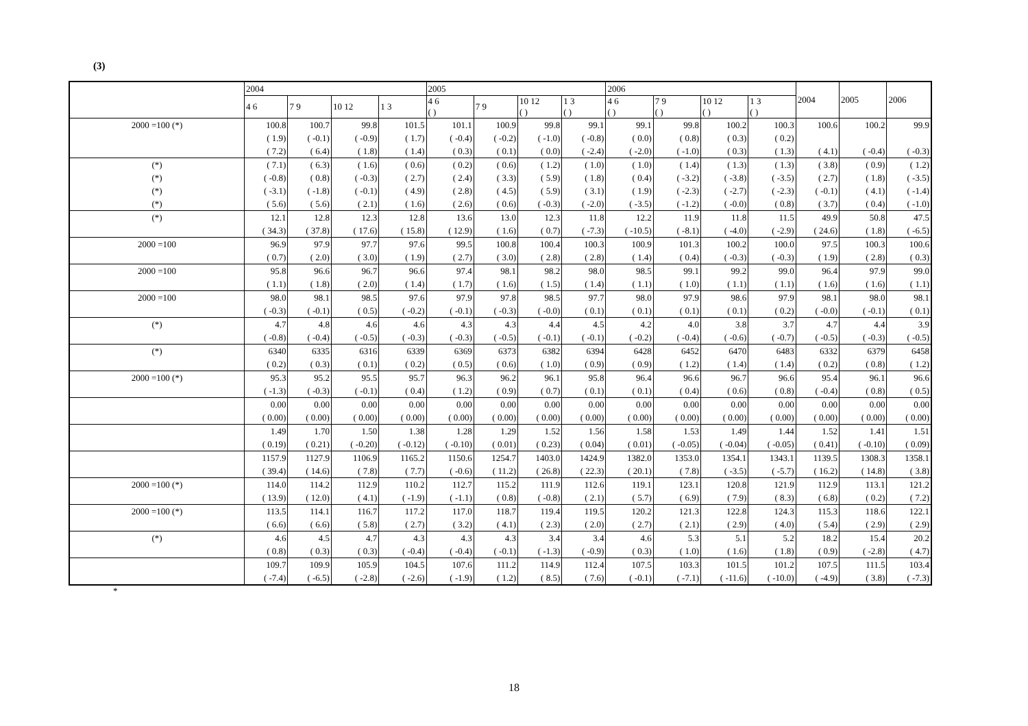(3)
| | 2004 | | | | 2005 | | | | 2006 | | | | 2004 | 2005 | 2006 |
| --- | --- | --- | --- | --- | --- | --- | --- | --- | --- | --- | --- | --- | --- | --- | --- |
| | 4 6 | 7 9 | 10 12 | 1 3 | 4 6 ( ) | 7 9 | 10 12 ( ) | 1 3 ( ) | 4 6 ( ) | 7 9 ( ) | 10 12 ( ) | 1 3 ( ) | | | |
| 2000 =100 (*) | 100.8 | 100.7 | 99.8 | 101.5 | 101.1 | 100.9 | 99.8 | 99.1 | 99.1 | 99.8 | 100.2 | 100.3 | 100.6 | 100.2 | 99.9 |
| | ( 1.9) | ( -0.1) | ( -0.9) | ( 1.7) | ( -0.4) | ( -0.2) | ( -1.0) | ( -0.8) | ( 0.0) | ( 0.8) | ( 0.3) | ( 0.2) | | | |
| | ( 7.2) | ( 6.4) | ( 1.8) | ( 1.4) | ( 0.3) | ( 0.1) | ( 0.0) | ( -2.4) | ( -2.0) | ( -1.0) | ( 0.3) | ( 1.3) | ( 4.1) | ( -0.4) | ( -0.3) |
| (*) | ( 7.1) | ( 6.3) | ( 1.6) | ( 0.6) | ( 0.2) | ( 0.6) | ( 1.2) | ( 1.0) | ( 1.0) | ( 1.4) | ( 1.3) | ( 1.3) | ( 3.8) | ( 0.9) | ( 1.2) |
| (*) | ( -0.8) | ( 0.8) | ( -0.3) | ( 2.7) | ( 2.4) | ( 3.3) | ( 5.9) | ( 1.8) | ( 0.4) | ( -3.2) | ( -3.8) | ( -3.5) | ( 2.7) | ( 1.8) | ( -3.5) |
| (*) | ( -3.1) | ( -1.8) | ( -0.1) | ( 4.9) | ( 2.8) | ( 4.5) | ( 5.9) | ( 3.1) | ( 1.9) | ( -2.3) | ( -2.7) | ( -2.3) | ( -0.1) | ( 4.1) | ( -1.4) |
| (*) | ( 5.6) | ( 5.6) | ( 2.1) | ( 1.6) | ( 2.6) | ( 0.6) | ( -0.3) | ( -2.0) | ( -3.5) | ( -1.2) | ( -0.0) | ( 0.8) | ( 3.7) | ( 0.4) | ( -1.0) |
| (*) | 12.1 | 12.8 | 12.3 | 12.8 | 13.6 | 13.0 | 12.3 | 11.8 | 12.2 | 11.9 | 11.8 | 11.5 | 49.9 | 50.8 | 47.5 |
| | ( 34.3) | ( 37.8) | ( 17.6) | ( 15.8) | ( 12.9) | ( 1.6) | ( 0.7) | ( -7.3) | ( -10.5) | ( -8.1) | ( -4.0) | ( -2.9) | ( 24.6) | ( 1.8) | ( -6.5) |
| 2000 =100 | 96.9 | 97.9 | 97.7 | 97.6 | 99.5 | 100.8 | 100.4 | 100.3 | 100.9 | 101.3 | 100.2 | 100.0 | 97.5 | 100.3 | 100.6 |
| | ( 0.7) | ( 2.0) | ( 3.0) | ( 1.9) | ( 2.7) | ( 3.0) | ( 2.8) | ( 2.8) | ( 1.4) | ( 0.4) | ( -0.3) | ( -0.3) | ( 1.9) | ( 2.8) | ( 0.3) |
| 2000 =100 | 95.8 | 96.6 | 96.7 | 96.6 | 97.4 | 98.1 | 98.2 | 98.0 | 98.5 | 99.1 | 99.2 | 99.0 | 96.4 | 97.9 | 99.0 |
| | ( 1.1) | ( 1.8) | ( 2.0) | ( 1.4) | ( 1.7) | ( 1.6) | ( 1.5) | ( 1.4) | ( 1.1) | ( 1.0) | ( 1.1) | ( 1.1) | ( 1.6) | ( 1.6) | ( 1.1) |
| 2000 =100 | 98.0 | 98.1 | 98.5 | 97.6 | 97.9 | 97.8 | 98.5 | 97.7 | 98.0 | 97.9 | 98.6 | 97.9 | 98.1 | 98.0 | 98.1 |
| | ( -0.3) | ( -0.1) | ( 0.5) | ( -0.2) | ( -0.1) | ( -0.3) | ( -0.0) | ( 0.1) | ( 0.1) | ( 0.1) | ( 0.1) | ( 0.2) | ( -0.0) | ( -0.1) | ( 0.1) |
| (*) | 4.7 | 4.8 | 4.6 | 4.6 | 4.3 | 4.3 | 4.4 | 4.5 | 4.2 | 4.0 | 3.8 | 3.7 | 4.7 | 4.4 | 3.9 |
| | ( -0.8) | ( -0.4) | ( -0.5) | ( -0.3) | ( -0.3) | ( -0.5) | ( -0.1) | ( -0.1) | ( -0.2) | ( -0.4) | ( -0.6) | ( -0.7) | ( -0.5) | ( -0.3) | ( -0.5) |
| (*) | 6340 | 6335 | 6316 | 6339 | 6369 | 6373 | 6382 | 6394 | 6428 | 6452 | 6470 | 6483 | 6332 | 6379 | 6458 |
| | ( 0.2) | ( 0.3) | ( 0.1) | ( 0.2) | ( 0.5) | ( 0.6) | ( 1.0) | ( 0.9) | ( 0.9) | ( 1.2) | ( 1.4) | ( 1.4) | ( 0.2) | ( 0.8) | ( 1.2) |
| 2000 =100 (*) | 95.3 | 95.2 | 95.5 | 95.7 | 96.3 | 96.2 | 96.1 | 95.8 | 96.4 | 96.6 | 96.7 | 96.6 | 95.4 | 96.1 | 96.6 |
| | ( -1.3) | ( -0.3) | ( -0.1) | ( 0.4) | ( 1.2) | ( 0.9) | ( 0.7) | ( 0.1) | ( 0.1) | ( 0.4) | ( 0.6) | ( 0.8) | ( -0.4) | ( 0.8) | ( 0.5) |
| | 0.00 | 0.00 | 0.00 | 0.00 | 0.00 | 0.00 | 0.00 | 0.00 | 0.00 | 0.00 | 0.00 | 0.00 | 0.00 | 0.00 | 0.00 |
| | ( 0.00) | ( 0.00) | ( 0.00) | ( 0.00) | ( 0.00) | ( 0.00) | ( 0.00) | ( 0.00) | ( 0.00) | ( 0.00) | ( 0.00) | ( 0.00) | ( 0.00) | ( 0.00) | ( 0.00) |
| | 1.49 | 1.70 | 1.50 | 1.38 | 1.28 | 1.29 | 1.52 | 1.56 | 1.58 | 1.53 | 1.49 | 1.44 | 1.52 | 1.41 | 1.51 |
| | ( 0.19) | ( 0.21) | ( -0.20) | ( -0.12) | ( -0.10) | ( 0.01) | ( 0.23) | ( 0.04) | ( 0.01) | ( -0.05) | ( -0.04) | ( -0.05) | ( 0.41) | ( -0.10) | ( 0.09) |
| | 1157.9 | 1127.9 | 1106.9 | 1165.2 | 1150.6 | 1254.7 | 1403.0 | 1424.9 | 1382.0 | 1353.0 | 1354.1 | 1343.1 | 1139.5 | 1308.3 | 1358.1 |
| | ( 39.4) | ( 14.6) | ( 7.8) | ( 7.7) | ( -0.6) | ( 11.2) | ( 26.8) | ( 22.3) | ( 20.1) | ( 7.8) | ( -3.5) | ( -5.7) | ( 16.2) | ( 14.8) | ( 3.8) |
| 2000 =100 (*) | 114.0 | 114.2 | 112.9 | 110.2 | 112.7 | 115.2 | 111.9 | 112.6 | 119.1 | 123.1 | 120.8 | 121.9 | 112.9 | 113.1 | 121.2 |
| | ( 13.9) | ( 12.0) | ( 4.1) | ( -1.9) | ( -1.1) | ( 0.8) | ( -0.8) | ( 2.1) | ( 5.7) | ( 6.9) | ( 7.9) | ( 8.3) | ( 6.8) | ( 0.2) | ( 7.2) |
| 2000 =100 (*) | 113.5 | 114.1 | 116.7 | 117.2 | 117.0 | 118.7 | 119.4 | 119.5 | 120.2 | 121.3 | 122.8 | 124.3 | 115.3 | 118.6 | 122.1 |
| | ( 6.6) | ( 6.6) | ( 5.8) | ( 2.7) | ( 3.2) | ( 4.1) | ( 2.3) | ( 2.0) | ( 2.7) | ( 2.1) | ( 2.9) | ( 4.0) | ( 5.4) | ( 2.9) | ( 2.9) |
| (*) | 4.6 | 4.5 | 4.7 | 4.3 | 4.3 | 4.3 | 3.4 | 3.4 | 4.6 | 5.3 | 5.1 | 5.2 | 18.2 | 15.4 | 20.2 |
| | ( 0.8) | ( 0.3) | ( 0.3) | ( -0.4) | ( -0.4) | ( -0.1) | ( -1.3) | ( -0.9) | ( 0.3) | ( 1.0) | ( 1.6) | ( 1.8) | ( 0.9) | ( -2.8) | ( 4.7) |
| | 109.7 | 109.9 | 105.9 | 104.5 | 107.6 | 111.2 | 114.9 | 112.4 | 107.5 | 103.3 | 101.5 | 101.2 | 107.5 | 111.5 | 103.4 |
| | ( -7.4) | ( -6.5) | ( -2.8) | ( -2.6) | ( -1.9) | ( 1.2) | ( 8.5) | ( 7.6) | ( -0.1) | ( -7.1) | ( -11.6) | ( -10.0) | ( -4.9) | ( 3.8) | ( -7.3) |
*
18